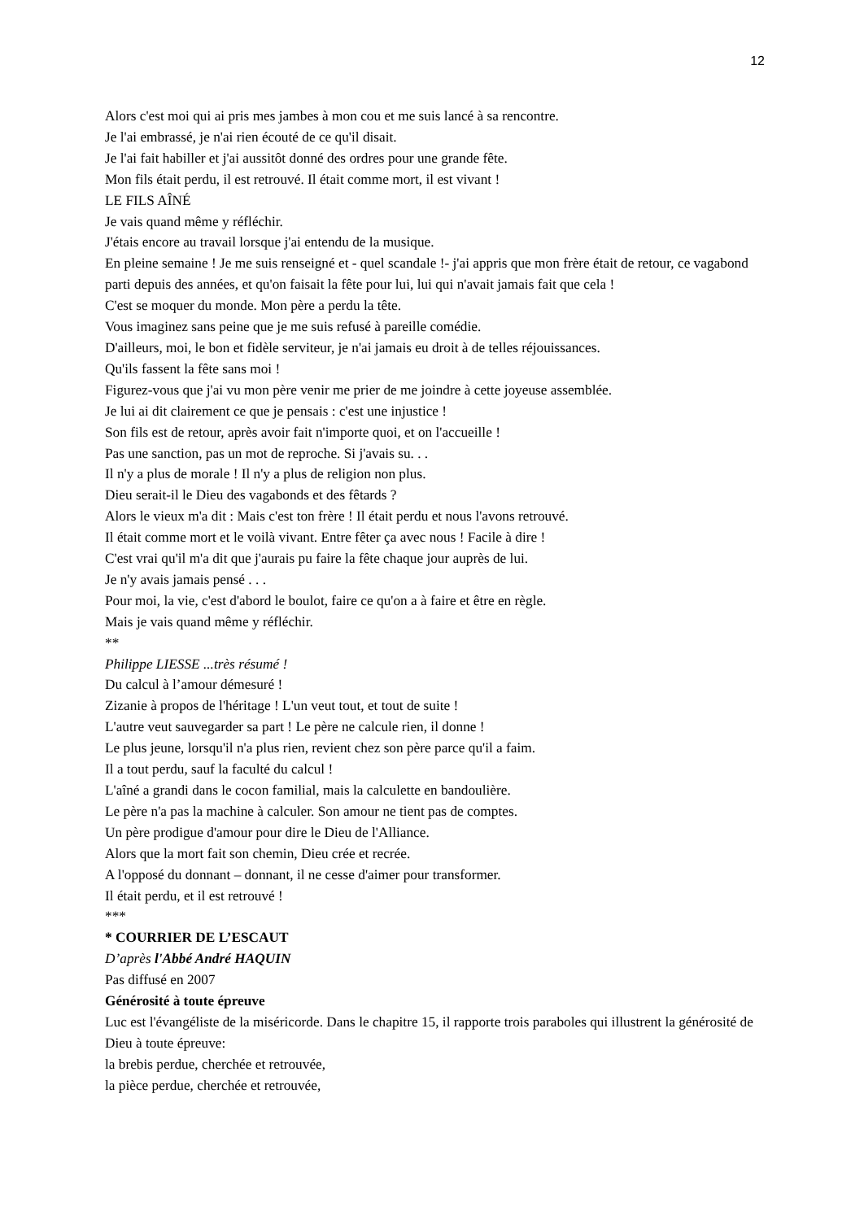12
Alors c'est moi qui ai pris mes jambes à mon cou et me suis lancé à sa rencontre.
Je l'ai embrassé, je n'ai rien écouté de ce qu'il disait.
Je l'ai fait habiller et j'ai aussitôt donné des ordres pour une grande fête.
Mon fils était perdu, il est retrouvé. Il était comme mort, il est vivant !
LE FILS AÎNÉ
Je vais quand même y réfléchir.
J'étais encore au travail lorsque j'ai entendu de la musique.
En pleine semaine ! Je me suis renseigné et - quel scandale !- j'ai appris que mon frère était de retour, ce vagabond parti depuis des années, et qu'on faisait la fête pour lui, lui qui n'avait jamais fait que cela !
C'est se moquer du monde. Mon père a perdu la tête.
Vous imaginez sans peine que je me suis refusé à pareille comédie.
D'ailleurs, moi, le bon et fidèle serviteur, je n'ai jamais eu droit à de telles réjouissances.
Qu'ils fassent la fête sans moi !
Figurez-vous que j'ai vu mon père venir me prier de me joindre à cette joyeuse assemblée.
Je lui ai dit clairement ce que je pensais : c'est une injustice !
Son fils est de retour, après avoir fait n'importe quoi, et on l'accueille !
Pas une sanction, pas un mot de reproche. Si j'avais su. . .
Il n'y a plus de morale ! Il n'y a plus de religion non plus.
Dieu serait-il le Dieu des vagabonds et des fêtards ?
Alors le vieux m'a dit : Mais c'est ton frère ! Il était perdu et nous l'avons retrouvé.
Il était comme mort et le voilà vivant. Entre fêter ça avec nous ! Facile à dire !
C'est vrai qu'il m'a dit que j'aurais pu faire la fête chaque jour auprès de lui.
Je n'y avais jamais pensé . . .
Pour moi, la vie, c'est d'abord le boulot, faire ce qu'on a à faire et être en règle.
Mais je vais quand même y réfléchir.
**
Philippe LIESSE ...très résumé !
Du calcul à l’amour démesuré !
Zizanie à propos de l'héritage ! L'un veut tout, et tout de suite !
L'autre veut sauvegarder sa part ! Le père ne calcule rien, il donne !
Le plus jeune, lorsqu'il n'a plus rien, revient chez son père parce qu'il a faim.
Il a tout perdu, sauf la faculté du calcul !
L'aîné a grandi dans le cocon familial, mais la calculette en bandoulière.
Le père n'a pas la machine à calculer. Son amour ne tient pas de comptes.
Un père prodigue d'amour pour dire le Dieu de l'Alliance.
Alors que la mort fait son chemin, Dieu crée et recrée.
A l'opposé du donnant – donnant, il ne cesse d'aimer pour transformer.
Il était perdu, et il est retrouvé !
***
* COURRIER DE L’ESCAUT
D’après l'Abbé André HAQUIN
Pas diffusé en 2007
Générosité à toute épreuve
Luc est l'évangéliste de la miséricorde. Dans le chapitre 15, il rapporte trois paraboles qui illustrent la générosité de Dieu à toute épreuve:
la brebis perdue, cherchée et retrouvée,
la pièce perdue, cherchée et retrouvée,